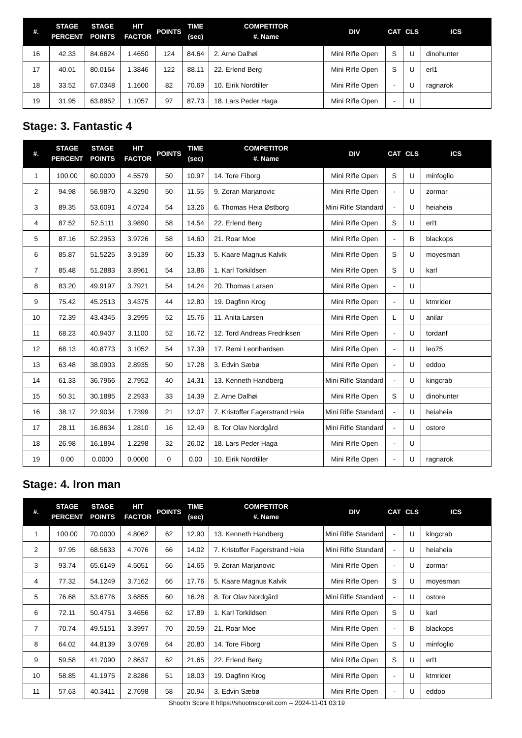| #. | STAGE PERCENT | STAGE POINTS | HIT FACTOR | POINTS | TIME (sec) | COMPETITOR #. Name | DIV | CAT | CLS | ICS |
| --- | --- | --- | --- | --- | --- | --- | --- | --- | --- | --- |
| 16 | 42.33 | 84.6624 | 1.4650 | 124 | 84.64 | 2. Arne Dalhøi | Mini Rifle Open | S | U | dinohunter |
| 17 | 40.01 | 80.0164 | 1.3846 | 122 | 88.11 | 22. Erlend Berg | Mini Rifle Open | S | U | erl1 |
| 18 | 33.52 | 67.0348 | 1.1600 | 82 | 70.69 | 10. Eirik Nordtiller | Mini Rifle Open | - | U | ragnarok |
| 19 | 31.95 | 63.8952 | 1.1057 | 97 | 87.73 | 18. Lars Peder Haga | Mini Rifle Open | - | U | |
Stage: 3. Fantastic 4
| #. | STAGE PERCENT | STAGE POINTS | HIT FACTOR | POINTS | TIME (sec) | COMPETITOR #. Name | DIV | CAT | CLS | ICS |
| --- | --- | --- | --- | --- | --- | --- | --- | --- | --- | --- |
| 1 | 100.00 | 60.0000 | 4.5579 | 50 | 10.97 | 14. Tore Fiborg | Mini Rifle Open | S | U | minfoglio |
| 2 | 94.98 | 56.9870 | 4.3290 | 50 | 11.55 | 9. Zoran Marjanovic | Mini Rifle Open | - | U | zormar |
| 3 | 89.35 | 53.6091 | 4.0724 | 54 | 13.26 | 6. Thomas Heia Østborg | Mini Rifle Standard | - | U | heiaheia |
| 4 | 87.52 | 52.5111 | 3.9890 | 58 | 14.54 | 22. Erlend Berg | Mini Rifle Open | S | U | erl1 |
| 5 | 87.16 | 52.2953 | 3.9726 | 58 | 14.60 | 21. Roar Moe | Mini Rifle Open | - | B | blackops |
| 6 | 85.87 | 51.5225 | 3.9139 | 60 | 15.33 | 5. Kaare Magnus Kalvik | Mini Rifle Open | S | U | moyesman |
| 7 | 85.48 | 51.2883 | 3.8961 | 54 | 13.86 | 1. Karl Torkildsen | Mini Rifle Open | S | U | karl |
| 8 | 83.20 | 49.9197 | 3.7921 | 54 | 14.24 | 20. Thomas Larsen | Mini Rifle Open | - | U | |
| 9 | 75.42 | 45.2513 | 3.4375 | 44 | 12.80 | 19. Dagfinn Krog | Mini Rifle Open | - | U | ktmrider |
| 10 | 72.39 | 43.4345 | 3.2995 | 52 | 15.76 | 11. Anita Larsen | Mini Rifle Open | L | U | anilar |
| 11 | 68.23 | 40.9407 | 3.1100 | 52 | 16.72 | 12. Tord Andreas Fredriksen | Mini Rifle Open | - | U | tordanf |
| 12 | 68.13 | 40.8773 | 3.1052 | 54 | 17.39 | 17. Remi Leonhardsen | Mini Rifle Open | - | U | leo75 |
| 13 | 63.48 | 38.0903 | 2.8935 | 50 | 17.28 | 3. Edvin Sæbø | Mini Rifle Open | - | U | eddoo |
| 14 | 61.33 | 36.7966 | 2.7952 | 40 | 14.31 | 13. Kenneth Handberg | Mini Rifle Standard | - | U | kingcrab |
| 15 | 50.31 | 30.1885 | 2.2933 | 33 | 14.39 | 2. Arne Dalhøi | Mini Rifle Open | S | U | dinohunter |
| 16 | 38.17 | 22.9034 | 1.7399 | 21 | 12.07 | 7. Kristoffer Fagerstrand Heia | Mini Rifle Standard | - | U | heiaheia |
| 17 | 28.11 | 16.8634 | 1.2810 | 16 | 12.49 | 8. Tor Olav Nordgård | Mini Rifle Standard | - | U | ostore |
| 18 | 26.98 | 16.1894 | 1.2298 | 32 | 26.02 | 18. Lars Peder Haga | Mini Rifle Open | - | U | |
| 19 | 0.00 | 0.0000 | 0.0000 | 0 | 0.00 | 10. Eirik Nordtiller | Mini Rifle Open | - | U | ragnarok |
Stage: 4. Iron man
| #. | STAGE PERCENT | STAGE POINTS | HIT FACTOR | POINTS | TIME (sec) | COMPETITOR #. Name | DIV | CAT | CLS | ICS |
| --- | --- | --- | --- | --- | --- | --- | --- | --- | --- | --- |
| 1 | 100.00 | 70.0000 | 4.8062 | 62 | 12.90 | 13. Kenneth Handberg | Mini Rifle Standard | - | U | kingcrab |
| 2 | 97.95 | 68.5633 | 4.7076 | 66 | 14.02 | 7. Kristoffer Fagerstrand Heia | Mini Rifle Standard | - | U | heiaheia |
| 3 | 93.74 | 65.6149 | 4.5051 | 66 | 14.65 | 9. Zoran Marjanovic | Mini Rifle Open | - | U | zormar |
| 4 | 77.32 | 54.1249 | 3.7162 | 66 | 17.76 | 5. Kaare Magnus Kalvik | Mini Rifle Open | S | U | moyesman |
| 5 | 76.68 | 53.6776 | 3.6855 | 60 | 16.28 | 8. Tor Olav Nordgård | Mini Rifle Standard | - | U | ostore |
| 6 | 72.11 | 50.4751 | 3.4656 | 62 | 17.89 | 1. Karl Torkildsen | Mini Rifle Open | S | U | karl |
| 7 | 70.74 | 49.5151 | 3.3997 | 70 | 20.59 | 21. Roar Moe | Mini Rifle Open | - | B | blackops |
| 8 | 64.02 | 44.8139 | 3.0769 | 64 | 20.80 | 14. Tore Fiborg | Mini Rifle Open | S | U | minfoglio |
| 9 | 59.58 | 41.7090 | 2.8637 | 62 | 21.65 | 22. Erlend Berg | Mini Rifle Open | S | U | erl1 |
| 10 | 58.85 | 41.1975 | 2.8286 | 51 | 18.03 | 19. Dagfinn Krog | Mini Rifle Open | - | U | ktmrider |
| 11 | 57.63 | 40.3411 | 2.7698 | 58 | 20.94 | 3. Edvin Sæbø | Mini Rifle Open | - | U | eddoo |
Shoot'n Score It https://shootnscoreit.com -- 2024-11-01 03:19